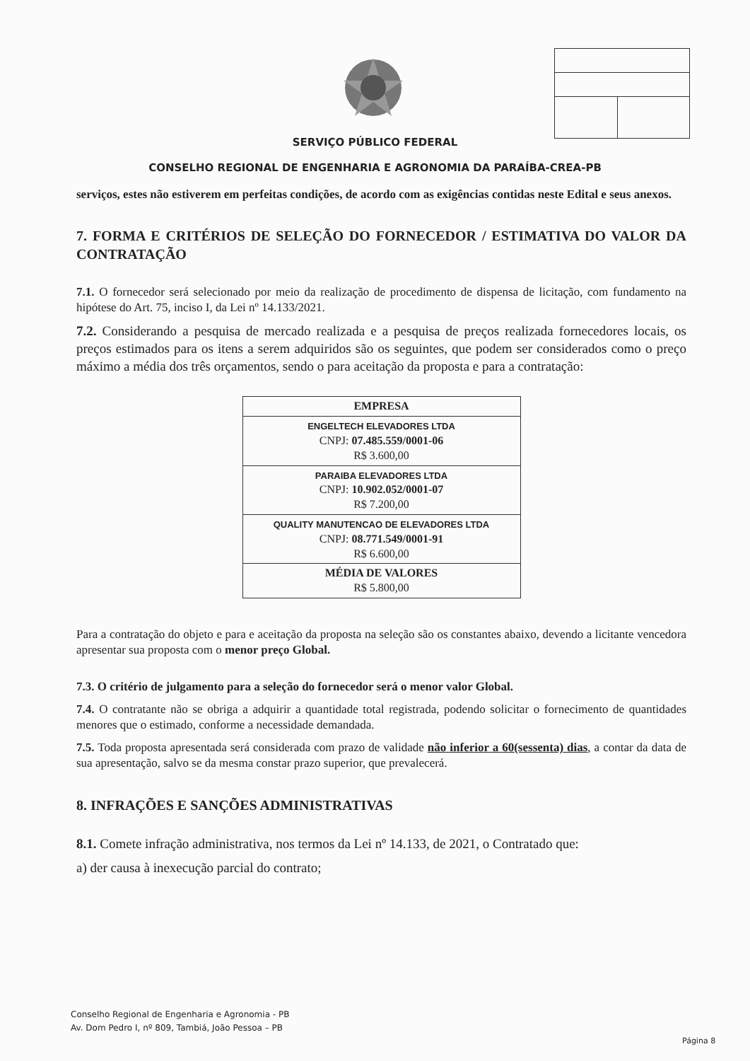SERVIÇO PÚBLICO FEDERAL
CONSELHO REGIONAL DE ENGENHARIA E AGRONOMIA DA PARAÍBA-CREA-PB
serviços, estes não estiverem em perfeitas condições, de acordo com as exigências contidas neste Edital e seus anexos.
7. FORMA E CRITÉRIOS DE SELEÇÃO DO FORNECEDOR / ESTIMATIVA DO VALOR DA CONTRATAÇÃO
7.1. O fornecedor será selecionado por meio da realização de procedimento de dispensa de licitação, com fundamento na hipótese do Art. 75, inciso I, da Lei nº 14.133/2021.
7.2. Considerando a pesquisa de mercado realizada e a pesquisa de preços realizada fornecedores locais, os preços estimados para os itens a serem adquiridos são os seguintes, que podem ser considerados como o preço máximo a média dos três orçamentos, sendo o para aceitação da proposta e para a contratação:
| EMPRESA |
| --- |
| ENGELTECH ELEVADORES LTDA CNPJ: 07.485.559/0001-06 R$ 3.600,00 |
| PARAIBA ELEVADORES LTDA CNPJ: 10.902.052/0001-07 R$ 7.200,00 |
| QUALITY MANUTENCAO DE ELEVADORES LTDA CNPJ: 08.771.549/0001-91 R$ 6.600,00 |
| MÉDIA DE VALORES R$ 5.800,00 |
Para a contratação do objeto e para e aceitação da proposta na seleção são os constantes abaixo, devendo a licitante vencedora apresentar sua proposta com o menor preço Global.
7.3. O critério de julgamento para a seleção do fornecedor será o menor valor Global.
7.4. O contratante não se obriga a adquirir a quantidade total registrada, podendo solicitar o fornecimento de quantidades menores que o estimado, conforme a necessidade demandada.
7.5. Toda proposta apresentada será considerada com prazo de validade não inferior a 60(sessenta) dias, a contar da data de sua apresentação, salvo se da mesma constar prazo superior, que prevalecerá.
8. INFRAÇÕES E SANÇÕES ADMINISTRATIVAS
8.1. Comete infração administrativa, nos termos da Lei nº 14.133, de 2021, o Contratado que:
a) der causa à inexecução parcial do contrato;
Conselho Regional de Engenharia e Agronomia - PB
Av. Dom Pedro I, nº 809, Tambiá, João Pessoa – PB
Página 8